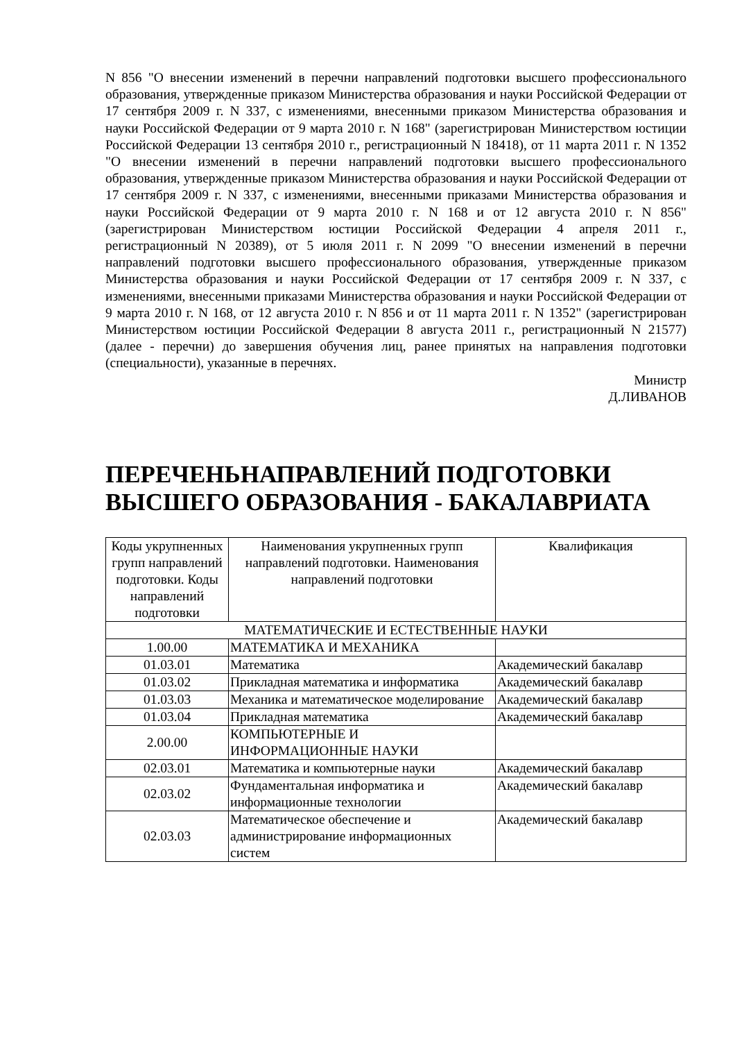N 856 "О внесении изменений в перечни направлений подготовки высшего профессионального образования, утвержденные приказом Министерства образования и науки Российской Федерации от 17 сентября 2009 г. N 337, с изменениями, внесенными приказом Министерства образования и науки Российской Федерации от 9 марта 2010 г. N 168" (зарегистрирован Министерством юстиции Российской Федерации 13 сентября 2010 г., регистрационный N 18418), от 11 марта 2011 г. N 1352 "О внесении изменений в перечни направлений подготовки высшего профессионального образования, утвержденные приказом Министерства образования и науки Российской Федерации от 17 сентября 2009 г. N 337, с изменениями, внесенными приказами Министерства образования и науки Российской Федерации от 9 марта 2010 г. N 168 и от 12 августа 2010 г. N 856" (зарегистрирован Министерством юстиции Российской Федерации 4 апреля 2011 г., регистрационный N 20389), от 5 июля 2011 г. N 2099 "О внесении изменений в перечни направлений подготовки высшего профессионального образования, утвержденные приказом Министерства образования и науки Российской Федерации от 17 сентября 2009 г. N 337, с изменениями, внесенными приказами Министерства образования и науки Российской Федерации от 9 марта 2010 г. N 168, от 12 августа 2010 г. N 856 и от 11 марта 2011 г. N 1352" (зарегистрирован Министерством юстиции Российской Федерации 8 августа 2011 г., регистрационный N 21577) (далее - перечни) до завершения обучения лиц, ранее принятых на направления подготовки (специальности), указанные в перечнях.
Министр
Д.ЛИВАНОВ
ПЕРЕЧЕНЬНАПРАВЛЕНИЙ ПОДГОТОВКИ ВЫСШЕГО ОБРАЗОВАНИЯ - БАКАЛАВРИАТА
| Коды укрупненных групп направлений подготовки. Коды направлений подготовки | Наименования укрупненных групп направлений подготовки. Наименования направлений подготовки | Квалификация |
| --- | --- | --- |
| МАТЕМАТИЧЕСКИЕ И ЕСТЕСТВЕННЫЕ НАУКИ | | |
| 1.00.00 | МАТЕМАТИКА И МЕХАНИКА | |
| 01.03.01 | Математика | Академический бакалавр |
| 01.03.02 | Прикладная математика и информатика | Академический бакалавр |
| 01.03.03 | Механика и математическое моделирование | Академический бакалавр |
| 01.03.04 | Прикладная математика | Академический бакалавр |
| 2.00.00 | КОМПЬЮТЕРНЫЕ И ИНФОРМАЦИОННЫЕ НАУКИ | |
| 02.03.01 | Математика и компьютерные науки | Академический бакалавр |
| 02.03.02 | Фундаментальная информатика и информационные технологии | Академический бакалавр |
| 02.03.03 | Математическое обеспечение и администрирование информационных систем | Академический бакалавр |